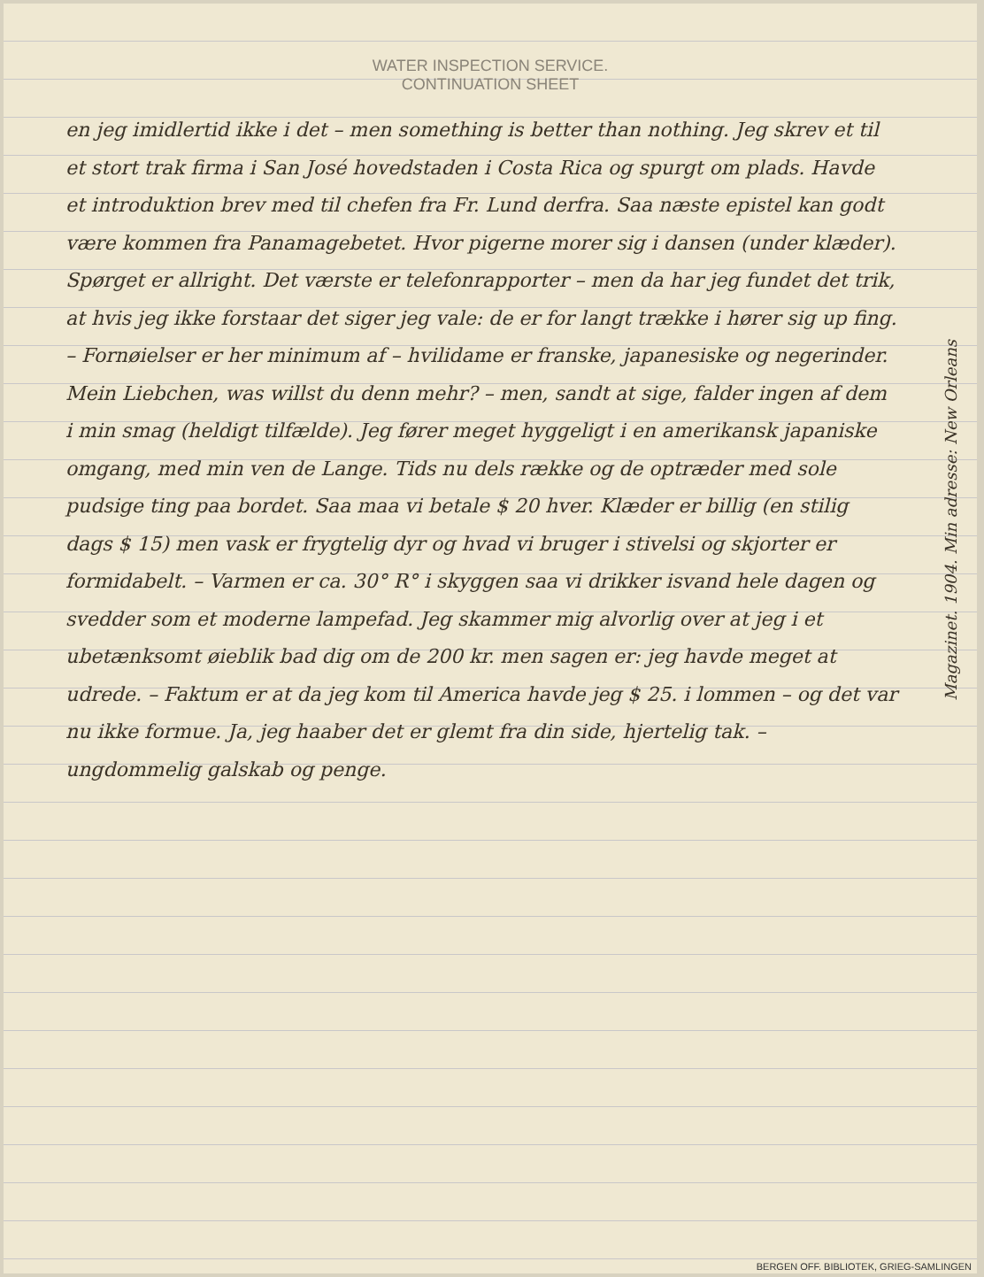WATER INSPECTION SERVICE.
CONTINUATION SHEET
en jeg imidlertid ikke i det – men something is better than nothing. Jeg skrev et til et stort trak firma i San José hovedstaden i Costa Rica og spurgt om plads. Havde et introduktion brev med til chefen fra Fr. Lund derfra. Saa næste epistel kan godt være kommen fra Panamagebetet. Hvor pigerne morer sig i dansen (under klæder). Spørget er allright. Det værste er telefonrapporter – men da har jeg fundet det trik, at hvis jeg ikke forstaar det siger jeg vale: de er for langt trække i hører sig up fing. – Fornøielser er her minimum af – hvilidame er franske, japanesiske og negerinder. Mein Liebchen, was willst du denn mehr? – men, sandt at sige, falder ingen af dem i min smag (heldigt tilfælde). Jeg fører meget hyggeligt i en amerikansk japaniske omgang, med min ven de Lange. Tids nu dels række og de optræder med sole pudsige ting paa bordet. Saa maa vi betale $ 20 hver. Klæder er billig (en stilig dags $ 15) men vask er frygtelig dyr og hvad vi bruger i stivelsi og skjorter er formidabelt. – Varmen er ca. 30° R° i skyggen saa vi drikker isvand hele dagen og svedder som et moderne lampefad. Jeg skammer mig alvorlig over at jeg i et ubetænksomt øieblik bad dig om de 200 kr. men sagen er: jeg havde meget at udrede. – Faktum er at da jeg kom til America havde jeg $ 25. i lommen – og det var nu ikke formue. Ja, jeg haaber det er glemt fra din side, hjertelig tak. – ungdommelig galskab og penge.
Magazinet. 1904. Min adresse: New Orleans
BERGEN OFF. BIBLIOTEK, GRIEG-SAMLINGEN